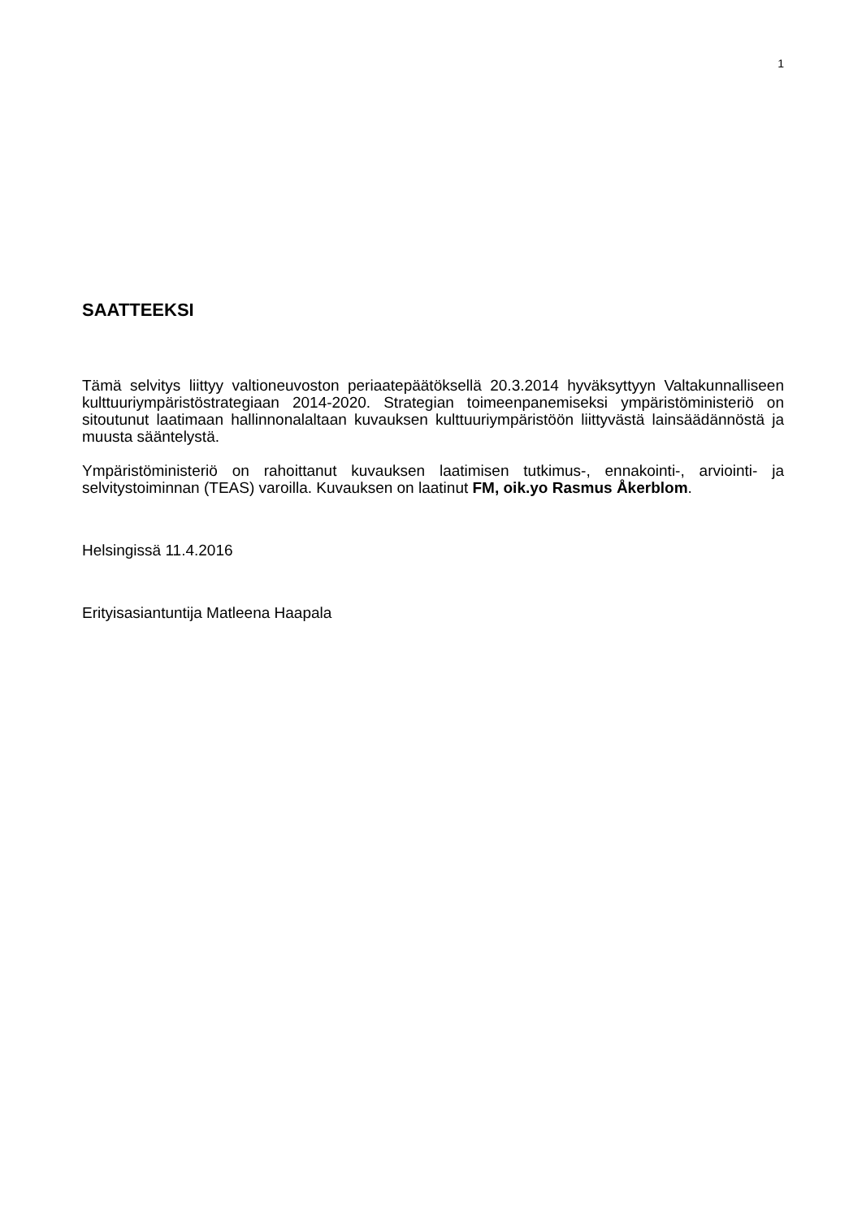1
SAATTEEKSI
Tämä selvitys liittyy valtioneuvoston periaatepäätöksellä 20.3.2014 hyväksyttyyn Valtakunnalliseen kulttuuriympäristöstrategiaan 2014-2020. Strategian toimeenpanemiseksi ympäristöministeriö on sitoutunut laatimaan hallinnonalaltaan kuvauksen kulttuuriympäristöön liittyvästä lainsäädännöstä ja muusta sääntelystä.
Ympäristöministeriö on rahoittanut kuvauksen laatimisen tutkimus-, ennakointi-, arviointi- ja selvitystoiminnan (TEAS) varoilla. Kuvauksen on laatinut FM, oik.yo Rasmus Åkerblom.
Helsingissä 11.4.2016
Erityisasiantuntija Matleena Haapala